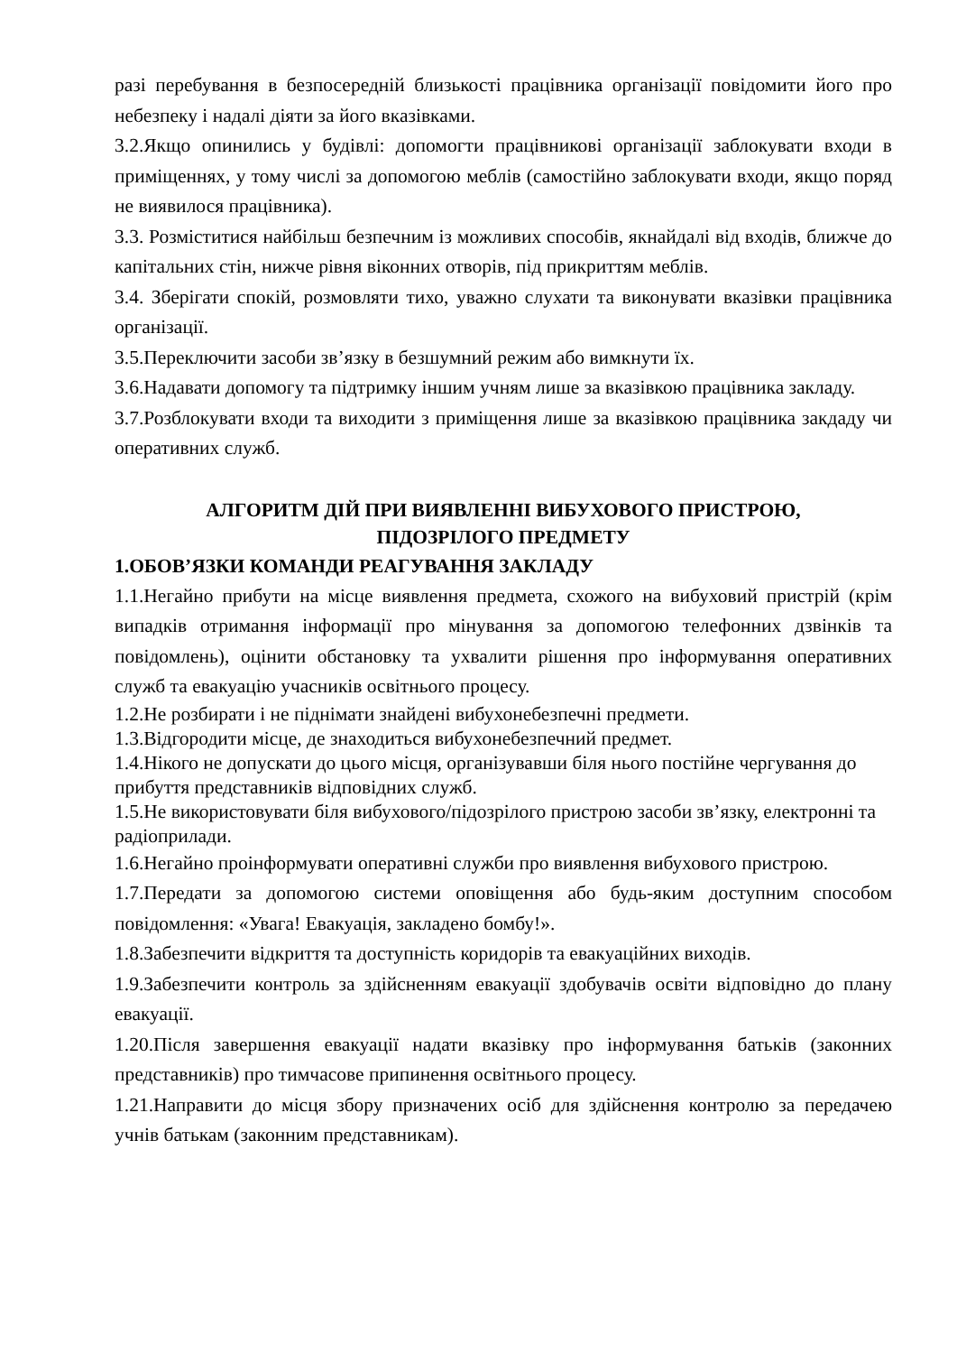разі перебування в безпосередній близькості працівника організації повідомити його про небезпеку і надалі діяти за його вказівками.
3.2.Якщо опинились у будівлі: допомогти працівникові організації заблокувати входи в приміщеннях, у тому числі за допомогою меблів (самостійно заблокувати входи, якщо поряд не виявилося працівника).
3.3. Розміститися найбільш безпечним із можливих способів, якнайдалі від входів, ближче до капітальних стін, нижче рівня віконних отворів, під прикриттям меблів.
3.4. Зберігати спокій, розмовляти тихо, уважно слухати та виконувати вказівки працівника організації.
3.5.Переключити засоби зв’язку в безшумний режим або вимкнути їх.
3.6.Надавати допомогу та підтримку іншим учням лише за вказівкою працівника закладу.
3.7.Розблокувати входи та виходити з приміщення лише за вказівкою працівника закдаду чи оперативних служб.
АЛГОРИТМ ДІЙ ПРИ ВИЯВЛЕННІ ВИБУХОВОГО ПРИСТРОЮ,
ПІДОЗРІЛОГО ПРЕДМЕТУ
1.ОБОВ’ЯЗКИ КОМАНДИ РЕАГУВАННЯ ЗАКЛАДУ
1.1.Негайно прибути на місце виявлення предмета, схожого на вибуховий пристрій (крім випадків отримання інформації про мінування за допомогою телефонних дзвінків та повідомлень), оцінити обстановку та ухвалити рішення про інформування оперативних служб та евакуацію учасників освітнього процесу.
1.2.Не розбирати і не піднімати знайдені вибухонебезпечні предмети.
1.3.Відгородити місце, де знаходиться вибухонебезпечний предмет.
1.4.Нікого не допускати до цього місця, організувавши біля нього постійне чергування до прибуття представників відповідних служб.
1.5.Не використовувати біля вибухового/підозрілого пристрою засоби зв’язку, електронні та радіоприлади.
1.6.Негайно проінформувати оперативні служби про виявлення вибухового пристрою.
1.7.Передати за допомогою системи оповіщення або будь-яким доступним способом повідомлення: «Увага! Евакуація, закладено бомбу!».
1.8.Забезпечити відкриття та доступність коридорів та евакуаційних виходів.
1.9.Забезпечити контроль за здійсненням евакуації здобувачів освіти відповідно до плану евакуації.
1.20.Після завершення евакуації надати вказівку про інформування батьків (законних представників) про тимчасове припинення освітнього процесу.
1.21.Направити до місця збору призначених осіб для здійснення контролю за передачею учнів батькам (законним представникам).